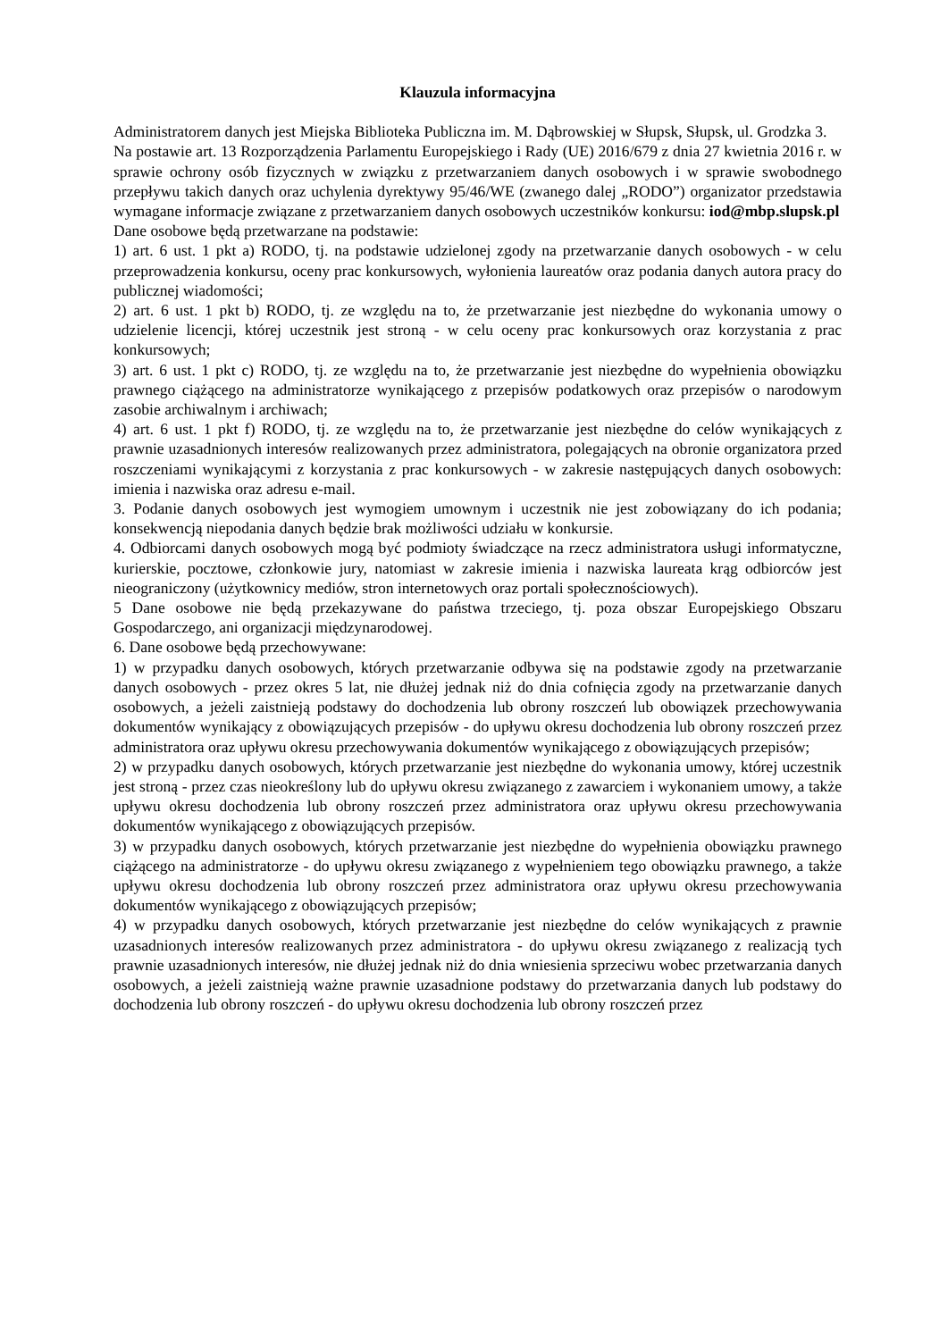Klauzula informacyjna
Administratorem danych jest Miejska Biblioteka Publiczna im. M. Dąbrowskiej w Słupsk, Słupsk, ul. Grodzka 3.
Na postawie art. 13 Rozporządzenia Parlamentu Europejskiego i Rady (UE) 2016/679 z dnia 27 kwietnia 2016 r. w sprawie ochrony osób fizycznych w związku z przetwarzaniem danych osobowych i w sprawie swobodnego przepływu takich danych oraz uchylenia dyrektywy 95/46/WE (zwanego dalej „RODO”) organizator przedstawia wymagane informacje związane z przetwarzaniem danych osobowych uczestników konkursu: iod@mbp.slupsk.pl
Dane osobowe będą przetwarzane na podstawie:
1) art. 6 ust. 1 pkt a) RODO, tj. na podstawie udzielonej zgody na przetwarzanie danych osobowych - w celu przeprowadzenia konkursu, oceny prac konkursowych, wyłonienia laureatów oraz podania danych autora pracy do publicznej wiadomości;
2) art. 6 ust. 1 pkt b) RODO, tj. ze względu na to, że przetwarzanie jest niezbędne do wykonania umowy o udzielenie licencji, której uczestnik jest stroną - w celu oceny prac konkursowych oraz korzystania z prac konkursowych;
3) art. 6 ust. 1 pkt c) RODO, tj. ze względu na to, że przetwarzanie jest niezbędne do wypełnienia obowiązku prawnego ciążącego na administratorze wynikającego z przepisów podatkowych oraz przepisów o narodowym zasobie archiwalnym i archiwach;
4) art. 6 ust. 1 pkt f) RODO, tj. ze względu na to, że przetwarzanie jest niezbędne do celów wynikających z prawnie uzasadnionych interesów realizowanych przez administratora, polegających na obronie organizatora przed roszczeniami wynikającymi z korzystania z prac konkursowych - w zakresie następujących danych osobowych: imienia i nazwiska oraz adresu e-mail.
3. Podanie danych osobowych jest wymogiem umownym i uczestnik nie jest zobowiązany do ich podania; konsekwencją niepodania danych będzie brak możliwości udziału w konkursie.
4. Odbiorcami danych osobowych mogą być podmioty świadczące na rzecz administratora usługi informatyczne, kurierskie, pocztowe, członkowie jury, natomiast w zakresie imienia i nazwiska laureata krąg odbiorców jest nieograniczony (użytkownicy mediów, stron internetowych oraz portali społecznościowych).
5 Dane osobowe nie będą przekazywane do państwa trzeciego, tj. poza obszar Europejskiego Obszaru Gospodarczego, ani organizacji międzynarodowej.
6. Dane osobowe będą przechowywane:
1) w przypadku danych osobowych, których przetwarzanie odbywa się na podstawie zgody na przetwarzanie danych osobowych - przez okres 5 lat, nie dłużej jednak niż do dnia cofnięcia zgody na przetwarzanie danych osobowych, a jeżeli zaistnieją podstawy do dochodzenia lub obrony roszczeń lub obowiązek przechowywania dokumentów wynikający z obowiązujących przepisów - do upływu okresu dochodzenia lub obrony roszczeń przez administratora oraz upływu okresu przechowywania dokumentów wynikającego z obowiązujących przepisów;
2) w przypadku danych osobowych, których przetwarzanie jest niezbędne do wykonania umowy, której uczestnik jest stroną - przez czas nieokreślony lub do upływu okresu związanego z zawarciem i wykonaniem umowy, a także upływu okresu dochodzenia lub obrony roszczeń przez administratora oraz upływu okresu przechowywania dokumentów wynikającego z obowiązujących przepisów.
3) w przypadku danych osobowych, których przetwarzanie jest niezbędne do wypełnienia obowiązku prawnego ciążącego na administratorze - do upływu okresu związanego z wypełnieniem tego obowiązku prawnego, a także upływu okresu dochodzenia lub obrony roszczeń przez administratora oraz upływu okresu przechowywania dokumentów wynikającego z obowiązujących przepisów;
4) w przypadku danych osobowych, których przetwarzanie jest niezbędne do celów wynikających z prawnie uzasadnionych interesów realizowanych przez administratora - do upływu okresu związanego z realizacją tych prawnie uzasadnionych interesów, nie dłużej jednak niż do dnia wniesienia sprzeciwu wobec przetwarzania danych osobowych, a jeżeli zaistnieją ważne prawnie uzasadnione podstawy do przetwarzania danych lub podstawy do dochodzenia lub obrony roszczeń - do upływu okresu dochodzenia lub obrony roszczeń przez